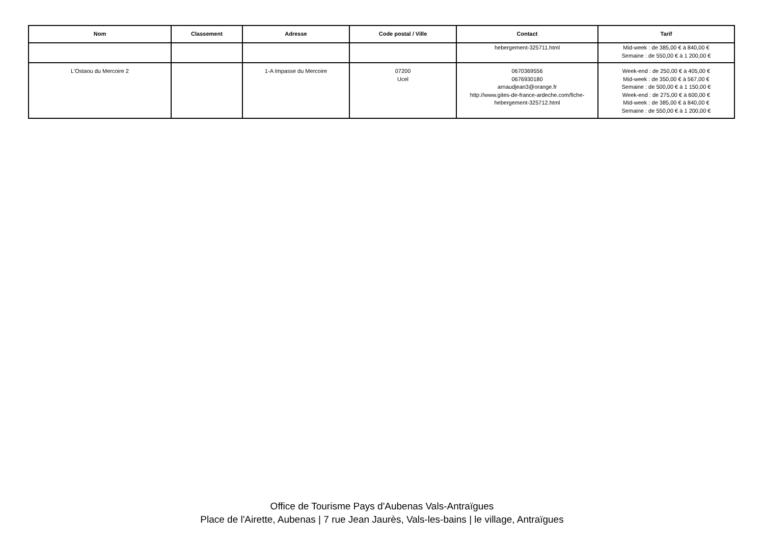| Nom | Classement | Adresse | Code postal / Ville | Contact | Tarif |
| --- | --- | --- | --- | --- | --- |
| | | | | hebergement-325711.html | Mid-week : de 385,00 € à 840,00 € Semaine : de 550,00 € à 1 200,00 € |
| L'Ostaou du Mercoire 2 | | 1-A Impasse du Mercoire | 07200 Ucel | 0670369556 0676930180 arnaudjean3@orange.fr http://www.gites-de-france-ardeche.com/fiche- hebergement-325712.html | Week-end : de 250,00 € à 405,00 € Mid-week : de 350,00 € à 567,00 € Semaine : de 500,00 € à 1 150,00 € Week-end : de 275,00 € à 600,00 € Mid-week : de 385,00 € à 840,00 € Semaine : de 550,00 € à 1 200,00 € |
Office de Tourisme Pays d'Aubenas Vals-Antraïgues
Place de l'Airette, Aubenas | 7 rue Jean Jaurès, Vals-les-bains | le village, Antraïgues